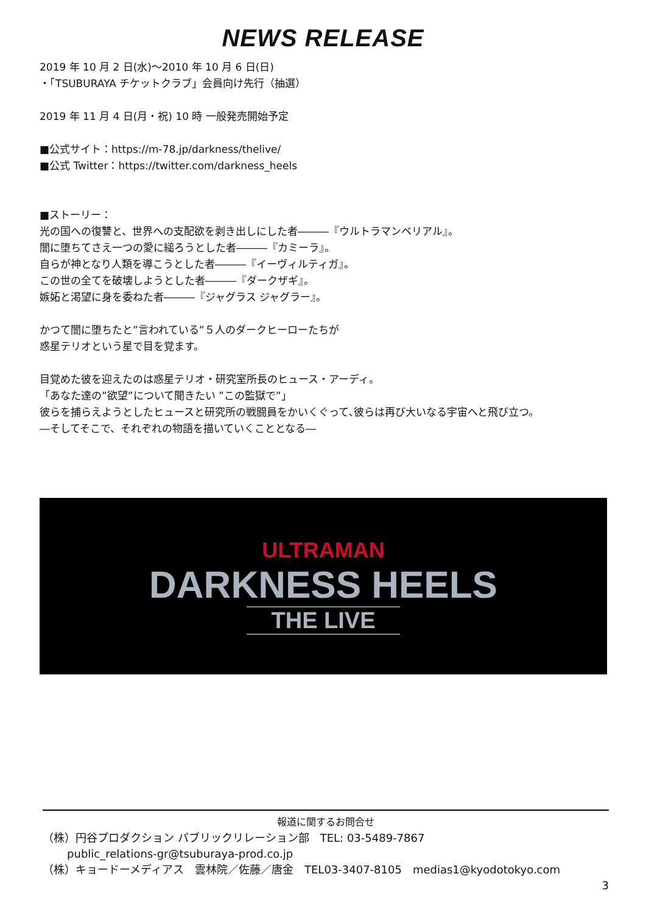NEWS RELEASE
2019 年 10 月 2 日(水)〜2010 年 10 月 6 日(日)
・「TSUBURAYA チケットクラブ」会員向け先行（抽選）
2019 年 11 月 4 日(月・祝) 10 時 一般発売開始予定
■公式サイト：https://m-78.jp/darkness/thelive/
■公式 Twitter：https://twitter.com/darkness_heels
■ストーリー：
光の国への復讐と、世界への支配欲を剥き出しにした者―――『ウルトラマンベリアル』。
闇に堕ちてさえ一つの愛に縋ろうとした者―――『カミーラ』。
自らが神となり人類を導こうとした者―――『イーヴィルティガ』。
この世の全てを破壊しようとした者―――『ダークザギ』。
嫉妬と渇望に身を委ねた者―――『ジャグラス ジャグラー』。
かつて闇に堕ちたと”言われている”５人のダークヒーローたちが
惑星テリオという星で目を覚ます。
目覚めた彼を迎えたのは惑星テリオ・研究室所長のヒュース・アーディ。
「あなた達の”欲望”について聞きたい ”この監獄で”」
彼らを捕らえようとしたヒュースと研究所の戦闘員をかいくぐって､彼らは再び大いなる宇宙へと飛び立つ。
―そしてそこで、それぞれの物語を描いていくこととなる―
ULTRAMAN
DARKNESS HEELS
THE LIVE
報道に関するお問合せ
（株）円谷プロダクション パブリックリレーション部　TEL: 03-5489-7867
public_relations-gr@tsuburaya-prod.co.jp
（株）キョードーメディアス　雲林院／佐藤／唐金　TEL03-3407-8105　medias1@kyodotokyo.com
3